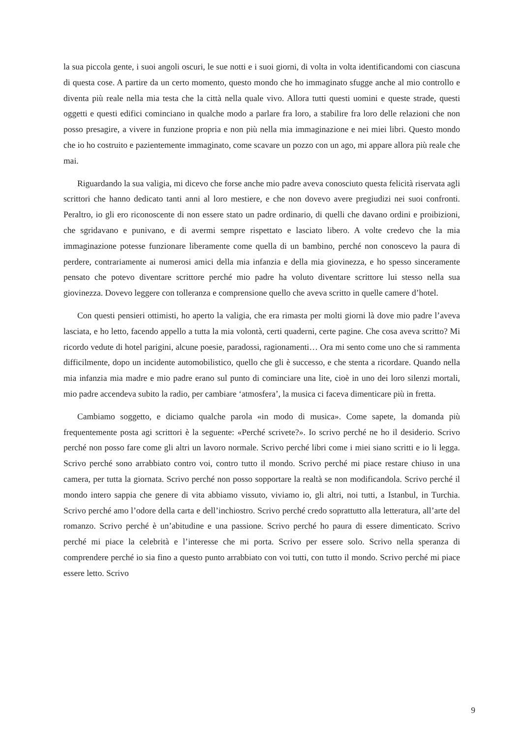la sua piccola gente, i suoi angoli oscuri, le sue notti e i suoi giorni, di volta in volta identificandomi con ciascuna di questa cose. A partire da un certo momento, questo mondo che ho immaginato sfugge anche al mio controllo e diventa più reale nella mia testa che la città nella quale vivo. Allora tutti questi uomini e queste strade, questi oggetti e questi edifici cominciano in qualche modo a parlare fra loro, a stabilire fra loro delle relazioni che non posso presagire, a vivere in funzione propria e non più nella mia immaginazione e nei miei libri. Questo mondo che io ho costruito e pazientemente immaginato, come scavare un pozzo con un ago, mi appare allora più reale che mai.
Riguardando la sua valigia, mi dicevo che forse anche mio padre aveva conosciuto questa felicità riservata agli scrittori che hanno dedicato tanti anni al loro mestiere, e che non dovevo avere pregiudizi nei suoi confronti. Peraltro, io gli ero riconoscente di non essere stato un padre ordinario, di quelli che davano ordini e proibizioni, che sgridavano e punivano, e di avermi sempre rispettato e lasciato libero. A volte credevo che la mia immaginazione potesse funzionare liberamente come quella di un bambino, perché non conoscevo la paura di perdere, contrariamente ai numerosi amici della mia infanzia e della mia giovinezza, e ho spesso sinceramente pensato che potevo diventare scrittore perché mio padre ha voluto diventare scrittore lui stesso nella sua giovinezza. Dovevo leggere con tolleranza e comprensione quello che aveva scritto in quelle camere d’hotel.
Con questi pensieri ottimisti, ho aperto la valigia, che era rimasta per molti giorni là dove mio padre l’aveva lasciata, e ho letto, facendo appello a tutta la mia volontà, certi quaderni, certe pagine. Che cosa aveva scritto? Mi ricordo vedute di hotel parigini, alcune poesie, paradossi, ragionamenti… Ora mi sento come uno che si rammenta difficilmente, dopo un incidente automobilistico, quello che gli è successo, e che stenta a ricordare. Quando nella mia infanzia mia madre e mio padre erano sul punto di cominciare una lite, cioè in uno dei loro silenzi mortali, mio padre accendeva subito la radio, per cambiare ‘atmosfera’, la musica ci faceva dimenticare più in fretta.
Cambiamo soggetto, e diciamo qualche parola «in modo di musica». Come sapete, la domanda più frequentemente posta agi scrittori è la seguente: «Perché scrivete?». Io scrivo perché ne ho il desiderio. Scrivo perché non posso fare come gli altri un lavoro normale. Scrivo perché libri come i miei siano scritti e io li legga. Scrivo perché sono arrabbiato contro voi, contro tutto il mondo. Scrivo perché mi piace restare chiuso in una camera, per tutta la giornata. Scrivo perché non posso sopportare la realtà se non modificandola. Scrivo perché il mondo intero sappia che genere di vita abbiamo vissuto, viviamo io, gli altri, noi tutti, a Istanbul, in Turchia. Scrivo perché amo l’odore della carta e dell’inchiostro. Scrivo perché credo soprattutto alla letteratura, all’arte del romanzo. Scrivo perché è un’abitudine e una passione. Scrivo perché ho paura di essere dimenticato. Scrivo perché mi piace la celebrità e l’interesse che mi porta. Scrivo per essere solo. Scrivo nella speranza di comprendere perché io sia fino a questo punto arrabbiato con voi tutti, con tutto il mondo. Scrivo perché mi piace essere letto. Scrivo
9